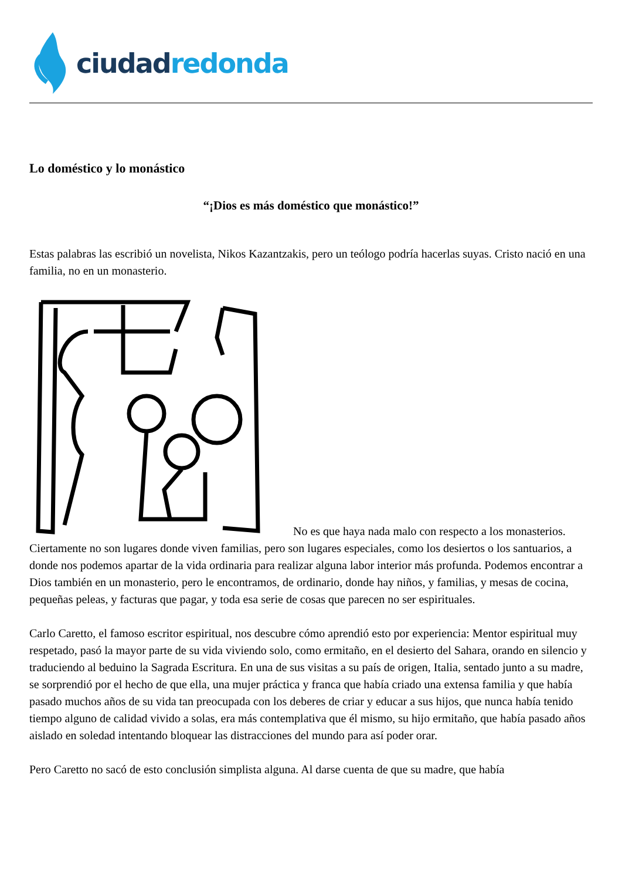ciudad redonda
Lo doméstico y lo monástico
“¡Dios es más doméstico que monástico!”
Estas palabras las escribió un novelista, Nikos Kazantzakis, pero un teólogo podría hacerlas suyas. Cristo nació en una familia, no en un monasterio.
No es que haya nada malo con respecto a los monasterios. Ciertamente no son lugares donde viven familias, pero son lugares especiales, como los desiertos o los santuarios, a donde nos podemos apartar de la vida ordinaria para realizar alguna labor interior más profunda. Podemos encontrar a Dios también en un monasterio, pero le encontramos, de ordinario, donde hay niños, y familias, y mesas de cocina, pequeñas peleas, y facturas que pagar, y toda esa serie de cosas que parecen no ser espirituales.
Carlo Caretto, el famoso escritor espiritual, nos descubre cómo aprendió esto por experiencia: Mentor espiritual muy respetado, pasó la mayor parte de su vida viviendo solo, como ermitaño, en el desierto del Sahara, orando en silencio y traduciendo al beduino la Sagrada Escritura. En una de sus visitas a su país de origen, Italia, sentado junto a su madre, se sorprendió por el hecho de que ella, una mujer práctica y franca que había criado una extensa familia y que había pasado muchos años de su vida tan preocupada con los deberes de criar y educar a sus hijos, que nunca había tenido tiempo alguno de calidad vivido a solas, era más contemplativa que él mismo, su hijo ermitaño, que había pasado años aislado en soledad intentando bloquear las distracciones del mundo para así poder orar.
Pero Caretto no sacó de esto conclusión simplista alguna. Al darse cuenta de que su madre, que había